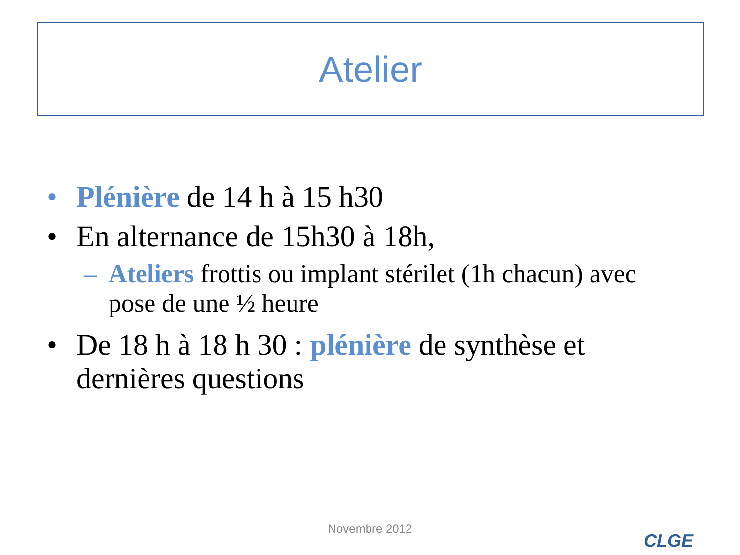Atelier
• Plénière de 14 h à 15 h30
• En alternance de 15h30 à 18h,
– Ateliers frottis ou implant stérilet (1h chacun) avec pose de une ½ heure
• De 18 h à 18 h 30 : plénière de synthèse et dernières questions
Novembre 2012
CLGE